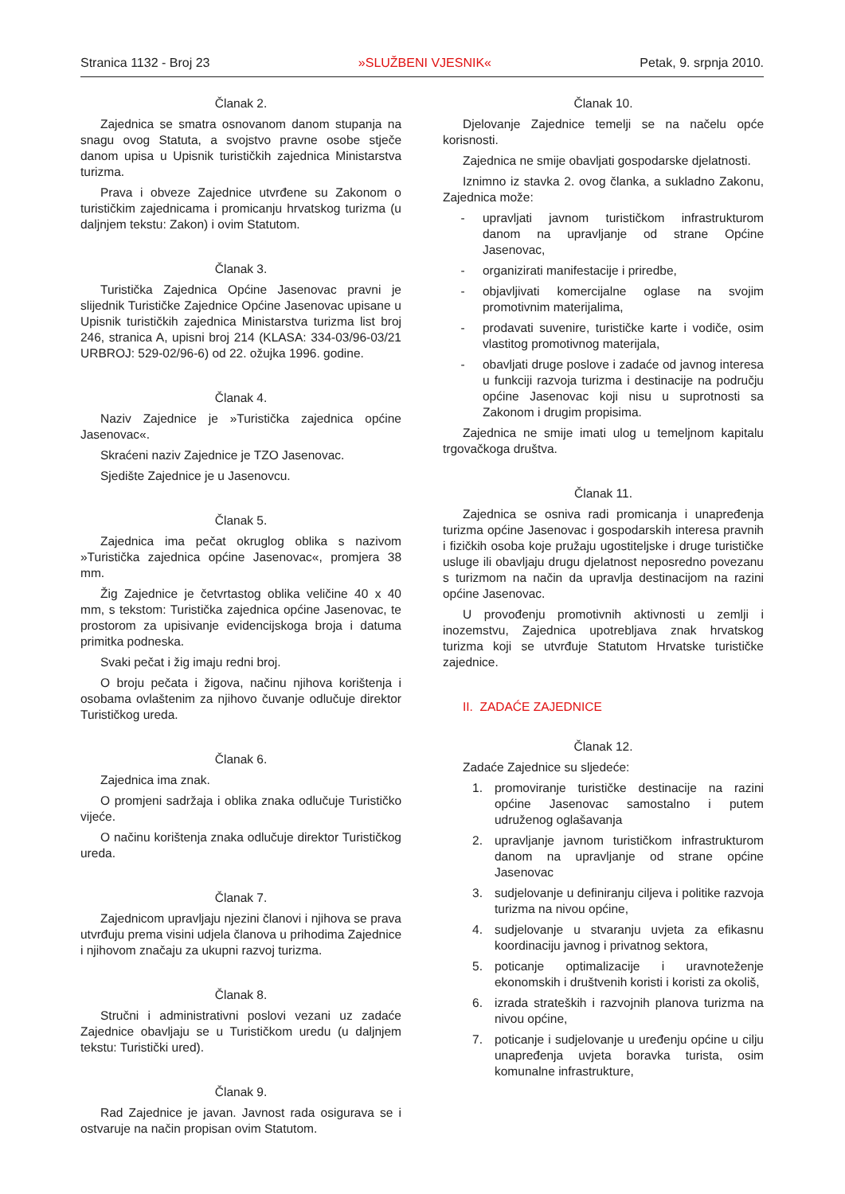Stranica 1132 - Broj 23 »SLUŽBENI VJESNIK« Petak, 9. srpnja 2010.
Članak 2.
Zajednica se smatra osnovanom danom stupanja na snagu ovog Statuta, a svojstvo pravne osobe stječe danom upisa u Upisnik turističkih zajednica Ministarstva turizma.
Prava i obveze Zajednice utvrđene su Zakonom o turističkim zajednicama i promicanju hrvatskog turizma (u daljnjem tekstu: Zakon) i ovim Statutom.
Članak 3.
Turistička Zajednica Općine Jasenovac pravni je slijednik Turističke Zajednice Općine Jasenovac upisane u Upisnik turističkih zajednica Ministarstva turizma list broj 246, stranica A, upisni broj 214 (KLASA: 334-03/96-03/21 URBROJ: 529-02/96-6) od 22. ožujka 1996. godine.
Članak 4.
Naziv Zajednice je »Turistička zajednica općine Jasenovac«.
Skraćeni naziv Zajednice je TZO Jasenovac.
Sjedište Zajednice je u Jasenovcu.
Članak 5.
Zajednica ima pečat okruglog oblika s nazivom »Turistička zajednica općine Jasenovac«, promjera 38 mm.
Žig Zajednice je četvrtastog oblika veličine 40 x 40 mm, s tekstom: Turistička zajednica općine Jasenovac, te prostorom za upisivanje evidencijskoga broja i datuma primitka podneska.
Svaki pečat i žig imaju redni broj.
O broju pečata i žigova, načinu njihova korištenja i osobama ovlaštenim za njihovo čuvanje odlučuje direktor Turističkog ureda.
Članak 6.
Zajednica ima znak.
O promjeni sadržaja i oblika znaka odlučuje Turističko vijeće.
O načinu korištenja znaka odlučuje direktor Turističkog ureda.
Članak 7.
Zajednicom upravljaju njezini članovi i njihova se prava utvrđuju prema visini udjela članova u prihodima Zajednice i njihovom značaju za ukupni razvoj turizma.
Članak 8.
Stručni i administrativni poslovi vezani uz zadaće Zajednice obavljaju se u Turističkom uredu (u daljnjem tekstu: Turistički ured).
Članak 9.
Rad Zajednice je javan. Javnost rada osigurava se i ostvaruje na način propisan ovim Statutom.
Članak 10.
Djelovanje Zajednice temelji se na načelu opće korisnosti.
Zajednica ne smije obavljati gospodarske djelatnosti.
Iznimno iz stavka 2. ovog članka, a sukladno Zakonu, Zajednica može:
- upravljati javnom turističkom infrastrukturom danom na upravljanje od strane Općine Jasenovac,
- organizirati manifestacije i priredbe,
- objavljivati komercijalne oglase na svojim promotivnim materijalima,
- prodavati suvenire, turističke karte i vodiče, osim vlastitog promotivnog materijala,
- obavljati druge poslove i zadaće od javnog interesa u funkciji razvoja turizma i destinacije na području općine Jasenovac koji nisu u suprotnosti sa Zakonom i drugim propisima.
Zajednica ne smije imati ulog u temeljnom kapitalu trgovačkoga društva.
Članak 11.
Zajednica se osniva radi promicanja i unapređenja turizma općine Jasenovac i gospodarskih interesa pravnih i fizičkih osoba koje pružaju ugostiteljske i druge turističke usluge ili obavljaju drugu djelatnost neposredno povezanu s turizmom na način da upravlja destinacijom na razini općine Jasenovac.
U provođenju promotivnih aktivnosti u zemlji i inozemstvu, Zajednica upotrebljava znak hrvatskog turizma koji se utvrđuje Statutom Hrvatske turističke zajednice.
II. ZADAĆE ZAJEDNICE
Članak 12.
Zadaće Zajednice su sljedeće:
1. promoviranje turističke destinacije na razini općine Jasenovac samostalno i putem udruženog oglašavanja
2. upravljanje javnom turističkom infrastrukturom danom na upravljanje od strane općine Jasenovac
3. sudjelovanje u definiranju ciljeva i politike razvoja turizma na nivou općine,
4. sudjelovanje u stvaranju uvjeta za efikasnu koordinaciju javnog i privatnog sektora,
5. poticanje optimalizacije i uravnoteženje ekonomskih i društvenih koristi i koristi za okoliš,
6. izrada strateških i razvojnih planova turizma na nivou općine,
7. poticanje i sudjelovanje u uređenju općine u cilju unapređenja uvjeta boravka turista, osim komunalne infrastrukture,